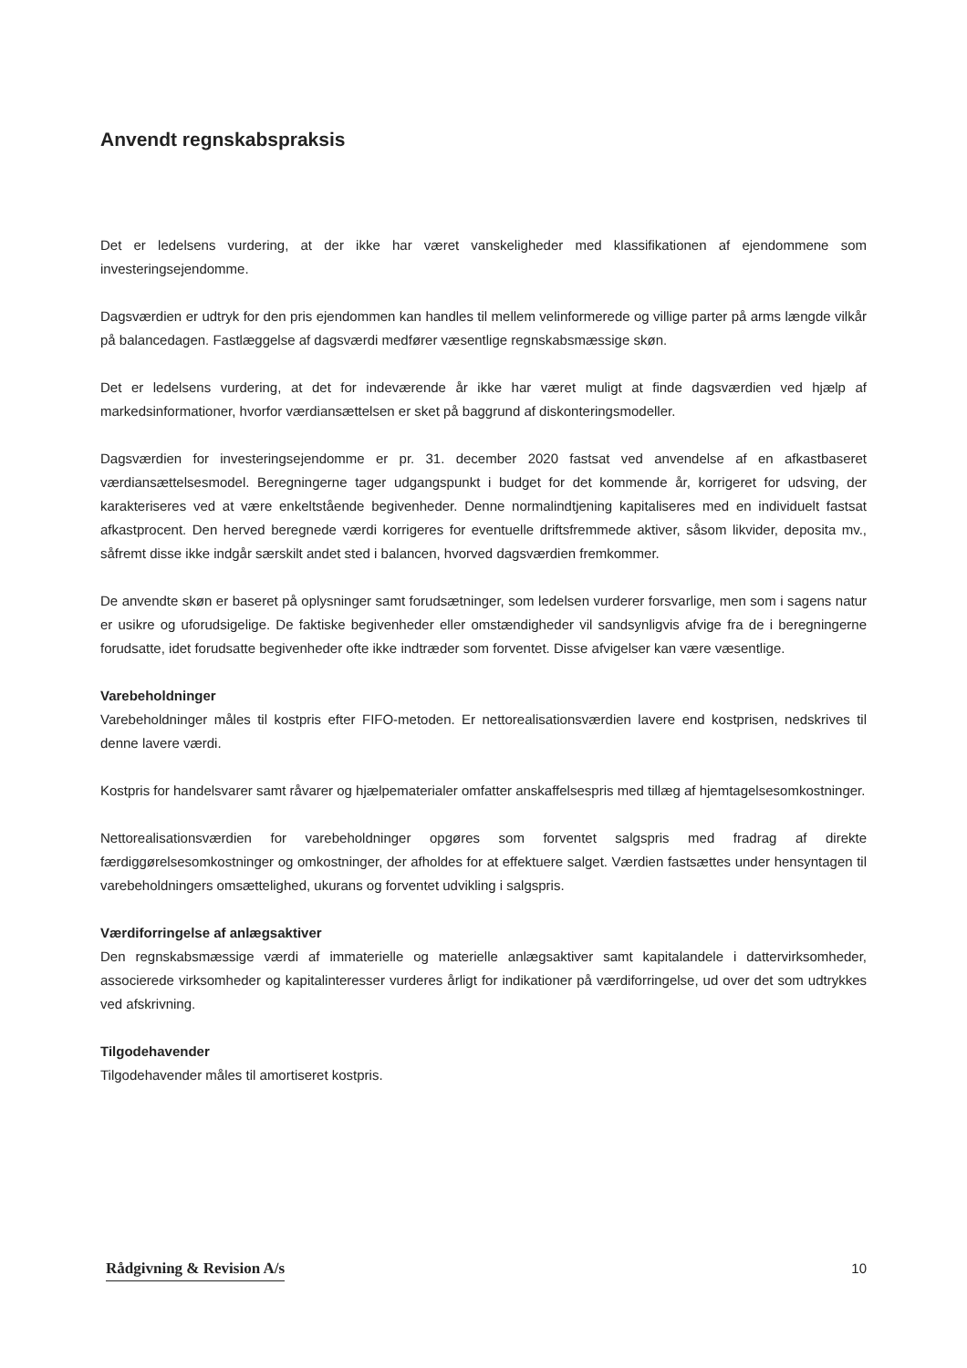Anvendt regnskabspraksis
Det er ledelsens vurdering, at der ikke har været vanskeligheder med klassifikationen af ejendommene som investeringsejendomme.
Dagsværdien er udtryk for den pris ejendommen kan handles til mellem velinformerede og villige parter på arms længde vilkår på balancedagen. Fastlæggelse af dagsværdi medfører væsentlige regnskabsmæssige skøn.
Det er ledelsens vurdering, at det for indeværende år ikke har været muligt at finde dagsværdien ved hjælp af markedsinformationer, hvorfor værdiansættelsen er sket på baggrund af diskonteringsmodeller.
Dagsværdien for investeringsejendomme er pr. 31. december 2020 fastsat ved anvendelse af en afkastbaseret værdiansættelsesmodel. Beregningerne tager udgangspunkt i budget for det kommende år, korrigeret for udsving, der karakteriseres ved at være enkeltstående begivenheder. Denne normalindtjening kapitaliseres med en individuelt fastsat afkastprocent. Den herved beregnede værdi korrigeres for eventuelle driftsfremmede aktiver, såsom likvider, deposita mv., såfremt disse ikke indgår særskilt andet sted i balancen, hvorved dagsværdien fremkommer.
De anvendte skøn er baseret på oplysninger samt forudsætninger, som ledelsen vurderer forsvarlige, men som i sagens natur er usikre og uforudsigelige. De faktiske begivenheder eller omstændigheder vil sandsynligvis afvige fra de i beregningerne forudsatte, idet forudsatte begivenheder ofte ikke indtræder som forventet. Disse afvigelser kan være væsentlige.
Varebeholdninger
Varebeholdninger måles til kostpris efter FIFO-metoden. Er nettorealisationsværdien lavere end kostprisen, nedskrives til denne lavere værdi.
Kostpris for handelsvarer samt råvarer og hjælpematerialer omfatter anskaffelsespris med tillæg af hjemtagelsesomkostninger.
Nettorealisationsværdien for varebeholdninger opgøres som forventet salgspris med fradrag af direkte færdiggørelsesomkostninger og omkostninger, der afholdes for at effektuere salget. Værdien fastsættes under hensyntagen til varebeholdningers omsættelighed, ukurans og forventet udvikling i salgspris.
Værdiforringelse af anlægsaktiver
Den regnskabsmæssige værdi af immaterielle og materielle anlægsaktiver samt kapitalandele i dattervirksomheder, associerede virksomheder og kapitalinteresser vurderes årligt for indikationer på værdiforringelse, ud over det som udtrykkes ved afskrivning.
Tilgodehavender
Tilgodehavender måles til amortiseret kostpris.
Rådgivning & Revision A/s 10